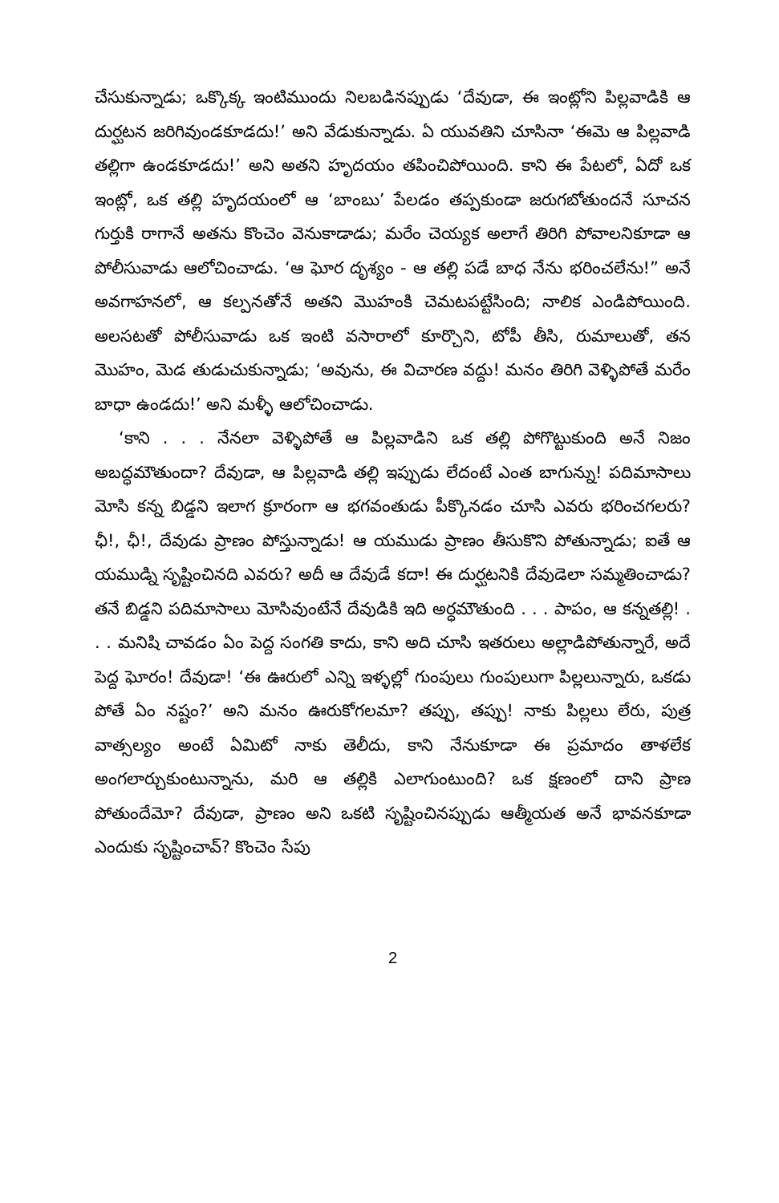చేసుకున్నాడు; ఒక్కొక్క ఇంటిముందు నిలబడినప్పుడు ‘దేవుడా, ఈ ఇంట్లోని పిల్లవాడికి ఆ దుర్ఘటన జరిగివుండకూడదు!’ అని వేడుకున్నాడు. ఏ యువతిని చూసినా ‘ఈమె ఆ పిల్లవాడి తల్లిగా ఉండకూడదు!’ అని అతని హృదయం తపించిపోయింది. కాని ఈ పేటలో, ఏదో ఒక ఇంట్లో, ఒక తల్లి హృదయంలో ఆ ‘బాంబు’ పేలడం తప్పకుండా జరుగబోతుందనే సూచన గుర్తుకి రాగానే అతను కొంచెం వెనుకాడాడు; మరేం చెయ్యక అలాగే తిరిగి పోవాలనికూడా ఆ పోలీసువాడు ఆలోచించాడు. ‘ఆ ఘోర దృశ్యం - ఆ తల్లి పడే బాధ నేను భరించలేను!” అనే అవగాహనలో, ఆ కల్పనతోనే అతని మొహంకి చెమటపట్టేసింది; నాలిక ఎండిపోయింది. అలసటతో పోలీసువాడు ఒక ఇంటి వసారాలో కూర్చొని, టోపీ తీసి, రుమాలుతో, తన మొహం, మెడ తుడుచుకున్నాడు; ‘అవును, ఈ విచారణ వద్దు! మనం తిరిగి వెళ్ళిపోతే మరేం బాధా ఉండదు!’ అని మళ్ళీ ఆలోచించాడు.
‘కాని . . . నేనలా వెళ్ళిపోతే ఆ పిల్లవాడిని ఒక తల్లి పోగొట్టుకుంది అనే నిజం అబద్ధమౌతుందా? దేవుడా, ఆ పిల్లవాడి తల్లి ఇప్పుడు లేదంటే ఎంత బాగున్ను! పదిమాసాలు మోసి కన్న బిడ్డని ఇలాగ క్రూరంగా ఆ భగవంతుడు పీక్కొనడం చూసి ఎవరు భరించగలరు? ఛీ!, ఛీ!, దేవుడు ప్రాణం పోస్తున్నాడు! ఆ యముడు ప్రాణం తీసుకొని పోతున్నాడు; ఐతే ఆ యముడ్ని సృష్టించినది ఎవరు? అదీ ఆ దేవుడే కదా! ఈ దుర్ఘటనికి దేవుడెలా సమ్మతించాడు? తనే బిడ్డని పదిమాసాలు మోసివుంటేనే దేవుడికి ఇది అర్ధమౌతుంది . . . పాపం, ఆ కన్నతల్లి! . . . మనిషి చావడం ఏం పెద్ద సంగతి కాదు, కాని అది చూసి ఇతరులు అల్లాడిపోతున్నారే, అదే పెద్ద ఘోరం! దేవుడా! ‘ఈ ఊరులో ఎన్ని ఇళ్ళల్లో గుంపులు గుంపులుగా పిల్లలున్నారు, ఒకడు పోతే ఏం నష్టం?’ అని మనం ఊరుకోగలమా? తప్పు, తప్పు! నాకు పిల్లలు లేరు, పుత్ర వాత్సల్యం అంటే ఏమిటో నాకు తెలీదు, కాని నేనుకూడా ఈ ప్రమాదం తాళలేక అంగలార్చుకుంటున్నాను, మరి ఆ తల్లికి ఎలాగుంటుంది? ఒక క్షణంలో దాని ప్రాణ పోతుందేమో? దేవుడా, ప్రాణం అని ఒకటి సృష్టించినప్పుడు ఆత్మీయత అనే భావనకూడా ఎందుకు సృష్టించావ్? కొంచెం సేపు
2